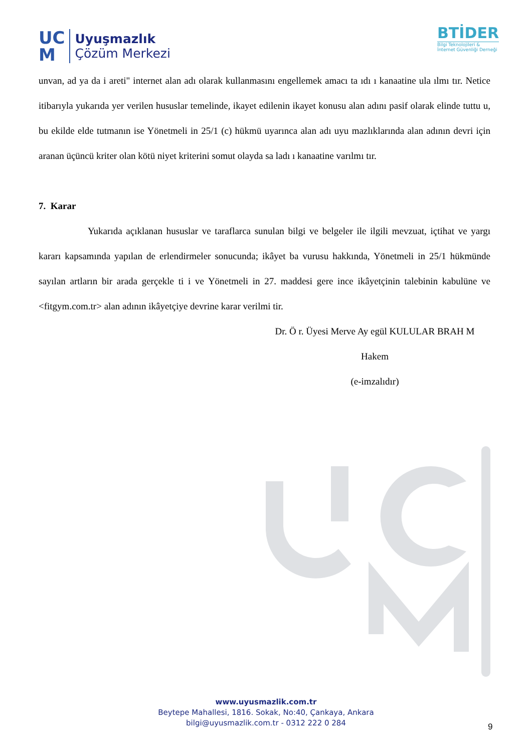UC
M
Uyuşmazlık
Çözüm Merkezi
BTİDER
Bilgi Teknolojileri &
İnternet Güvenliği Derneği
unvan, ad ya da i areti" internet alan adı olarak kullanmasını engellemek amacı ta ıdı ı kanaatine ula ılmı tır. Netice itibarıyla yukarıda yer verilen hususlar temelinde, ikayet edilenin ikayet konusu alan adını pasif olarak elinde tuttu u, bu ekilde elde tutmanın ise Yönetmeli in 25/1 (c) hükmü uyarınca alan adı uyu mazlıklarında alan adının devri için aranan üçüncü kriter olan kötü niyet kriterini somut olayda sa ladı ı kanaatine varılmı tır.
7. Karar
Yukarıda açıklanan hususlar ve taraflarca sunulan bilgi ve belgeler ile ilgili mevzuat, içtihat ve yargı kararı kapsamında yapılan de erlendirmeler sonucunda; ikâyet ba vurusu hakkında, Yönetmeli in 25/1 hükmünde sayılan artların bir arada gerçekle ti i ve Yönetmeli in 27. maddesi gere ince ikâyetçinin talebinin kabulüne ve <fitgym.com.tr> alan adının ikâyetçiye devrine karar verilmi tir.
Dr. Ö r. Üyesi Merve Ay egül KULULAR BRAH M
Hakem
(e-imzalıdır)
www.uyusmazlik.com.tr
Beytepe Mahallesi, 1816. Sokak, No:40, Çankaya, Ankara
bilgi@uyusmazlik.com.tr - 0312 222 0 284
9